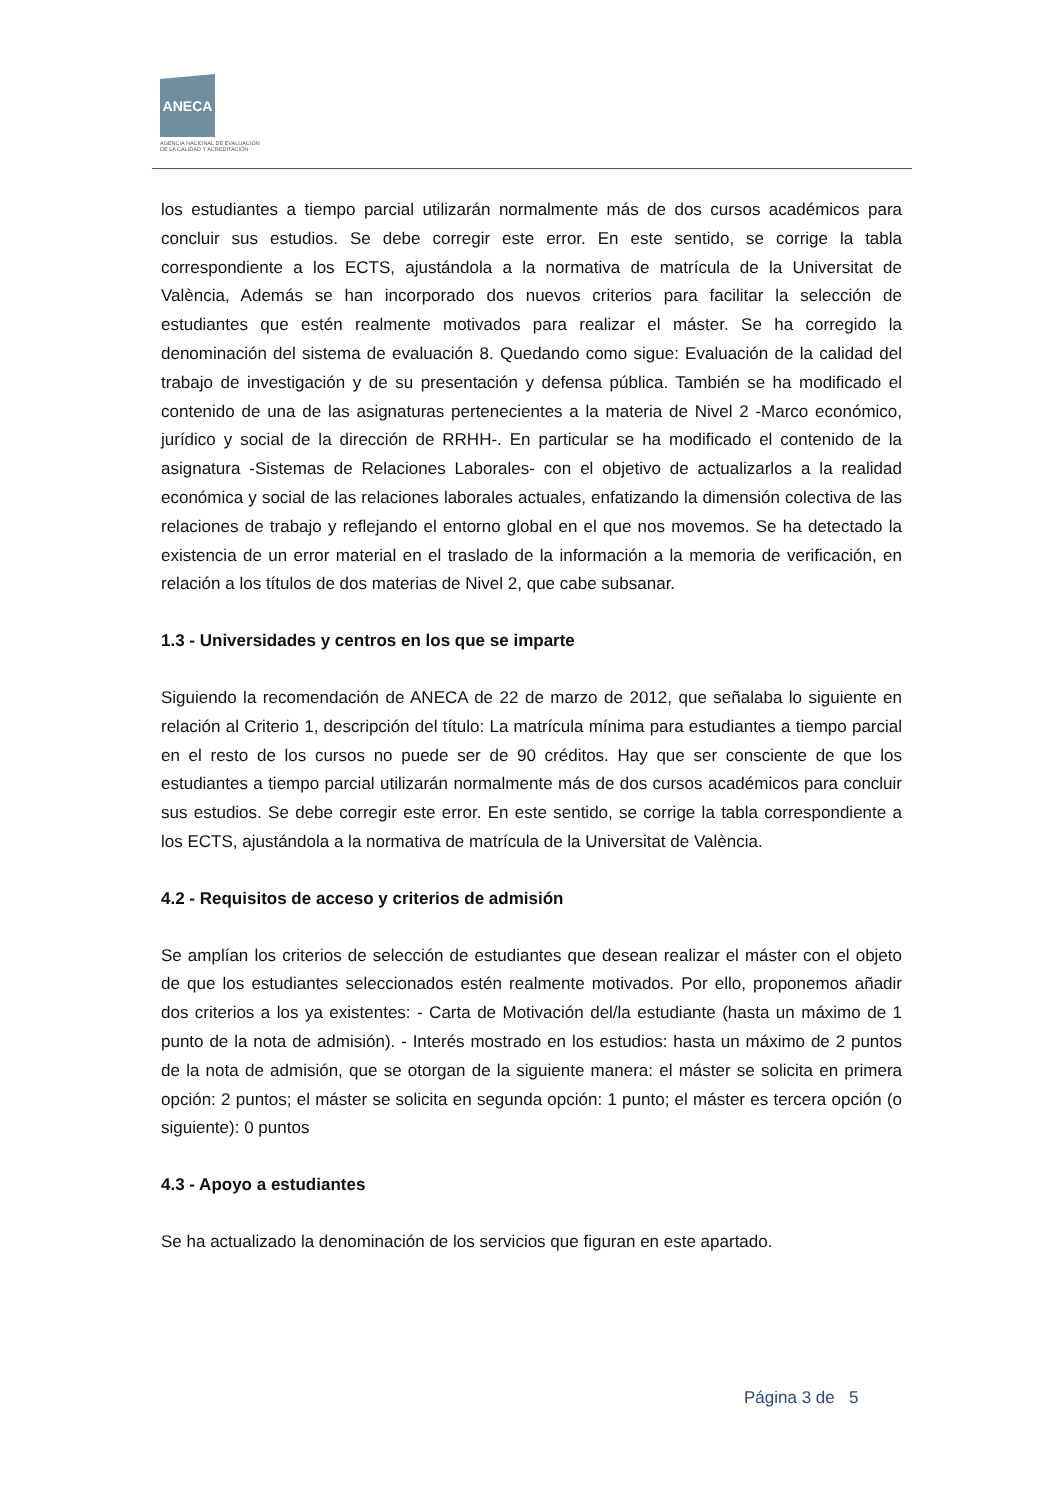ANECA
AGENCIA NACIONAL DE EVALUACIÓN
DE LA CALIDAD Y ACREDITACIÓN
los estudiantes a tiempo parcial utilizarán normalmente más de dos cursos académicos para concluir sus estudios. Se debe corregir este error. En este sentido, se corrige la tabla correspondiente a los ECTS, ajustándola a la normativa de matrícula de la Universitat de València, Además se han incorporado dos nuevos criterios para facilitar la selección de estudiantes que estén realmente motivados para realizar el máster. Se ha corregido la denominación del sistema de evaluación 8. Quedando como sigue: Evaluación de la calidad del trabajo de investigación y de su presentación y defensa pública. También se ha modificado el contenido de una de las asignaturas pertenecientes a la materia de Nivel 2 -Marco económico, jurídico y social de la dirección de RRHH-. En particular se ha modificado el contenido de la asignatura -Sistemas de Relaciones Laborales- con el objetivo de actualizarlos a la realidad económica y social de las relaciones laborales actuales, enfatizando la dimensión colectiva de las relaciones de trabajo y reflejando el entorno global en el que nos movemos. Se ha detectado la existencia de un error material en el traslado de la información a la memoria de verificación, en relación a los títulos de dos materias de Nivel 2, que cabe subsanar.
1.3 - Universidades y centros en los que se imparte
Siguiendo la recomendación de ANECA de 22 de marzo de 2012, que señalaba lo siguiente en relación al Criterio 1, descripción del título: La matrícula mínima para estudiantes a tiempo parcial en el resto de los cursos no puede ser de 90 créditos. Hay que ser consciente de que los estudiantes a tiempo parcial utilizarán normalmente más de dos cursos académicos para concluir sus estudios. Se debe corregir este error. En este sentido, se corrige la tabla correspondiente a los ECTS, ajustándola a la normativa de matrícula de la Universitat de València.
4.2 - Requisitos de acceso y criterios de admisión
Se amplían los criterios de selección de estudiantes que desean realizar el máster con el objeto de que los estudiantes seleccionados estén realmente motivados. Por ello, proponemos añadir dos criterios a los ya existentes: - Carta de Motivación del/la estudiante (hasta un máximo de 1 punto de la nota de admisión). - Interés mostrado en los estudios: hasta un máximo de 2 puntos de la nota de admisión, que se otorgan de la siguiente manera: el máster se solicita en primera opción: 2 puntos; el máster se solicita en segunda opción: 1 punto; el máster es tercera opción (o siguiente): 0 puntos
4.3 - Apoyo a estudiantes
Se ha actualizado la denominación de los servicios que figuran en este apartado.
Página 3 de 5